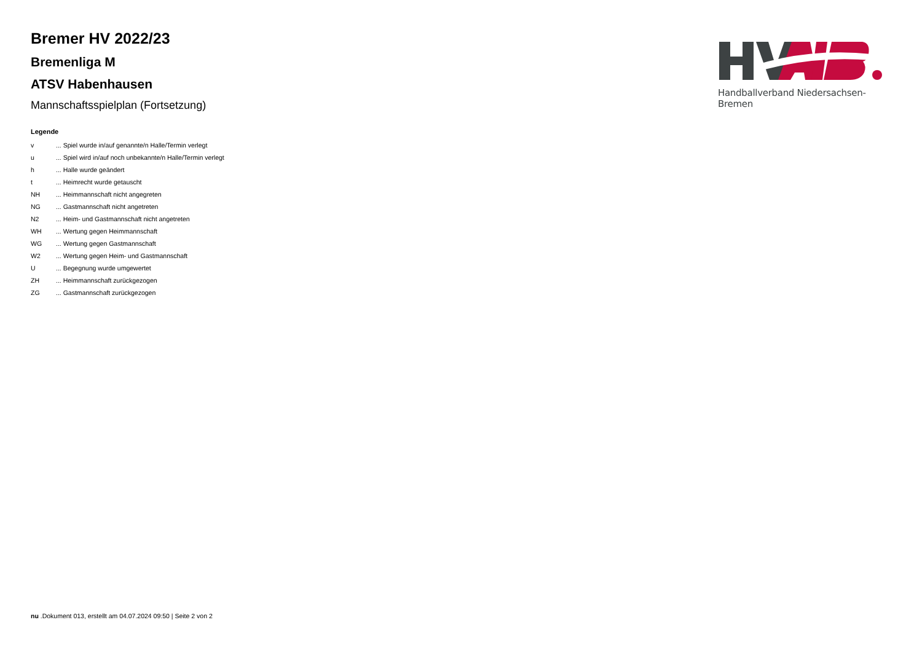Bremer HV 2022/23
Bremenliga M
ATSV Habenhausen
Mannschaftsspielplan (Fortsetzung)
Legende
| v | ... Spiel wurde in/auf genannte/n Halle/Termin verlegt |
| u | ... Spiel wird in/auf noch unbekannte/n Halle/Termin verlegt |
| h | ... Halle wurde geändert |
| t | ... Heimrecht wurde getauscht |
| NH | ... Heimmannschaft nicht angegreten |
| NG | ... Gastmannschaft nicht angetreten |
| N2 | ... Heim- und Gastmannschaft nicht angetreten |
| WH | ... Wertung gegen Heimmannschaft |
| WG | ... Wertung gegen Gastmannschaft |
| W2 | ... Wertung gegen Heim- und Gastmannschaft |
| U | ... Begegnung wurde umgewertet |
| ZH | ... Heimmannschaft zurückgezogen |
| ZG | ... Gastmannschaft zurückgezogen |
Handballverband Niedersachsen-Bremen
nu .Dokument 013, erstellt am 04.07.2024 09:50 | Seite 2 von 2